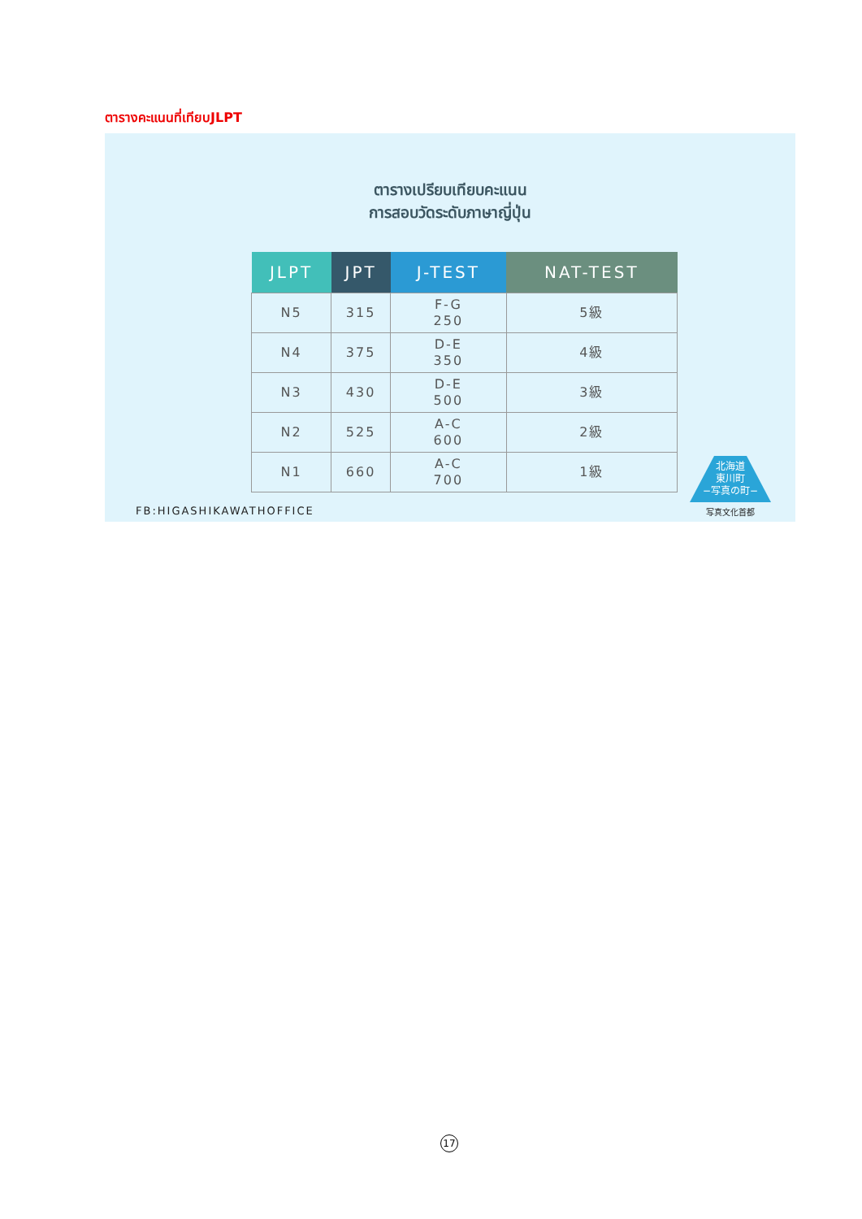ตารางคะแนนที่เทียบJLPT
ตารางเปรียบเทียบคะแนน
การสอบวัดระดับภาษาญี่ปุ่น
| JLPT | JPT | J-TEST | NAT-TEST |
| --- | --- | --- | --- |
| N5 | 315 | F-G 250 | 5級 |
| N4 | 375 | D-E 350 | 4級 |
| N3 | 430 | D-E 500 | 3級 |
| N2 | 525 | A-C 600 | 2級 |
| N1 | 660 | A-C 700 | 1級 |
FB:HIGASHIKAWATHOFFICE
北海道
東川町
−写真の町−
写真文化首都
17